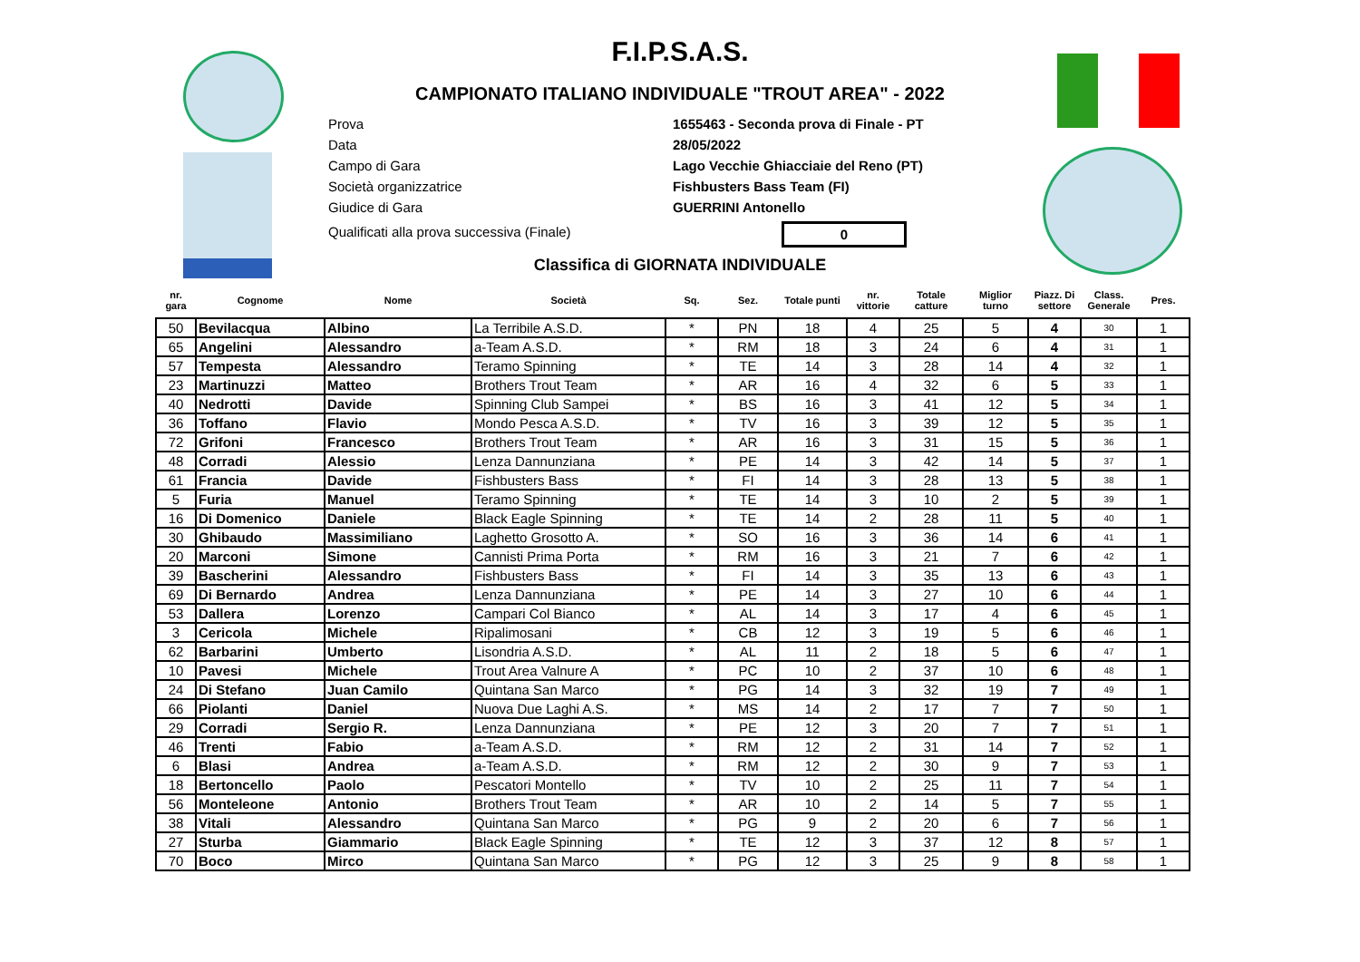F.I.P.S.A.S.
CAMPIONATO ITALIANO INDIVIDUALE "TROUT AREA" - 2022
Prova 1655463 - Seconda prova di Finale - PT
Data 28/05/2022
Campo di Gara Lago Vecchie Ghiacciaie del Reno (PT)
Società organizzatrice Fishbusters Bass Team (FI)
Giudice di Gara GUERRINI Antonello
Qualificati alla prova successiva (Finale) 0
Classifica di GIORNATA INDIVIDUALE
| nr. gara | Cognome | Nome | Società | Sq. | Sez. | Totale punti | nr. vittorie | Totale catture | Miglior turno | Piazz. Di settore | Class. Generale | Pres. |
| --- | --- | --- | --- | --- | --- | --- | --- | --- | --- | --- | --- | --- |
| 50 | Bevilacqua | Albino | La Terribile A.S.D. | * | PN | 18 | 4 | 25 | 5 | 4 | 30 | 1 |
| 65 | Angelini | Alessandro | a-Team A.S.D. | * | RM | 18 | 3 | 24 | 6 | 4 | 31 | 1 |
| 57 | Tempesta | Alessandro | Teramo Spinning | * | TE | 14 | 3 | 28 | 14 | 4 | 32 | 1 |
| 23 | Martinuzzi | Matteo | Brothers Trout Team | * | AR | 16 | 4 | 32 | 6 | 5 | 33 | 1 |
| 40 | Nedrotti | Davide | Spinning Club Sampei | * | BS | 16 | 3 | 41 | 12 | 5 | 34 | 1 |
| 36 | Toffano | Flavio | Mondo Pesca A.S.D. | * | TV | 16 | 3 | 39 | 12 | 5 | 35 | 1 |
| 72 | Grifoni | Francesco | Brothers Trout Team | * | AR | 16 | 3 | 31 | 15 | 5 | 36 | 1 |
| 48 | Corradi | Alessio | Lenza Dannunziana | * | PE | 14 | 3 | 42 | 14 | 5 | 37 | 1 |
| 61 | Francia | Davide | Fishbusters Bass | * | FI | 14 | 3 | 28 | 13 | 5 | 38 | 1 |
| 5 | Furia | Manuel | Teramo Spinning | * | TE | 14 | 3 | 10 | 2 | 5 | 39 | 1 |
| 16 | Di Domenico | Daniele | Black Eagle Spinning | * | TE | 14 | 2 | 28 | 11 | 5 | 40 | 1 |
| 30 | Ghibaudo | Massimiliano | Laghetto Grosotto A. | * | SO | 16 | 3 | 36 | 14 | 6 | 41 | 1 |
| 20 | Marconi | Simone | Cannisti Prima Porta | * | RM | 16 | 3 | 21 | 7 | 6 | 42 | 1 |
| 39 | Bascherini | Alessandro | Fishbusters Bass | * | FI | 14 | 3 | 35 | 13 | 6 | 43 | 1 |
| 69 | Di Bernardo | Andrea | Lenza Dannunziana | * | PE | 14 | 3 | 27 | 10 | 6 | 44 | 1 |
| 53 | Dallera | Lorenzo | Campari Col Bianco | * | AL | 14 | 3 | 17 | 4 | 6 | 45 | 1 |
| 3 | Cericola | Michele | Ripalimosani | * | CB | 12 | 3 | 19 | 5 | 6 | 46 | 1 |
| 62 | Barbarini | Umberto | Lisondria A.S.D. | * | AL | 11 | 2 | 18 | 5 | 6 | 47 | 1 |
| 10 | Pavesi | Michele | Trout Area Valnure A | * | PC | 10 | 2 | 37 | 10 | 6 | 48 | 1 |
| 24 | Di Stefano | Juan Camilo | Quintana San Marco | * | PG | 14 | 3 | 32 | 19 | 7 | 49 | 1 |
| 66 | Piolanti | Daniel | Nuova Due Laghi A.S. | * | MS | 14 | 2 | 17 | 7 | 7 | 50 | 1 |
| 29 | Corradi | Sergio R. | Lenza Dannunziana | * | PE | 12 | 3 | 20 | 7 | 7 | 51 | 1 |
| 46 | Trenti | Fabio | a-Team A.S.D. | * | RM | 12 | 2 | 31 | 14 | 7 | 52 | 1 |
| 6 | Blasi | Andrea | a-Team A.S.D. | * | RM | 12 | 2 | 30 | 9 | 7 | 53 | 1 |
| 18 | Bertoncello | Paolo | Pescatori Montello | * | TV | 10 | 2 | 25 | 11 | 7 | 54 | 1 |
| 56 | Monteleone | Antonio | Brothers Trout Team | * | AR | 10 | 2 | 14 | 5 | 7 | 55 | 1 |
| 38 | Vitali | Alessandro | Quintana San Marco | * | PG | 9 | 2 | 20 | 6 | 7 | 56 | 1 |
| 27 | Sturba | Giammario | Black Eagle Spinning | * | TE | 12 | 3 | 37 | 12 | 8 | 57 | 1 |
| 70 | Boco | Mirco | Quintana San Marco | * | PG | 12 | 3 | 25 | 9 | 8 | 58 | 1 |